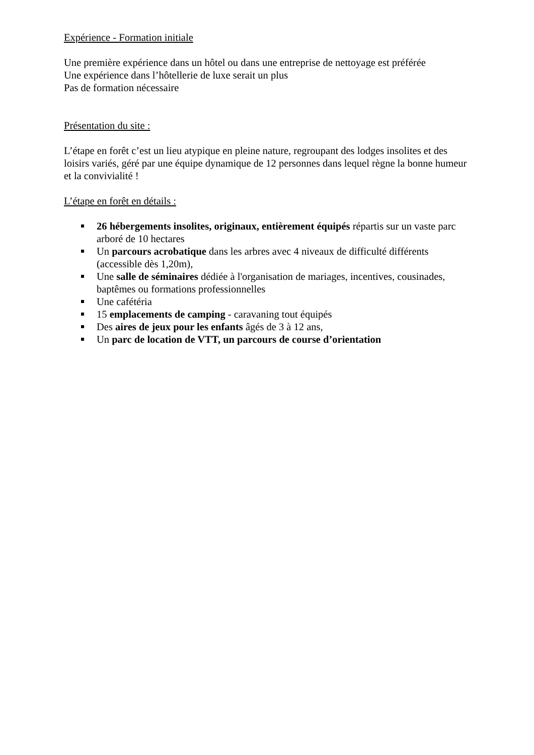Expérience - Formation initiale
Une première expérience dans un hôtel ou dans une entreprise de nettoyage est préférée
Une expérience dans l’hôtellerie de luxe serait un plus
Pas de formation nécessaire
Présentation du site :
L’étape en forêt c’est un lieu atypique en pleine nature, regroupant des lodges insolites et des loisirs variés, géré par une équipe dynamique de 12 personnes dans lequel règne la bonne humeur et la convivialité !
L’étape en forêt en détails :
26 hébergements insolites, originaux, entièrement équipés répartis sur un vaste parc arboré de 10 hectares
Un parcours acrobatique dans les arbres avec 4 niveaux de difficulté différents (accessible dès 1,20m),
Une salle de séminaires dédiée à l'organisation de mariages, incentives, cousinades, baptêmes ou formations professionnelles
Une cafétéria
15 emplacements de camping - caravaning tout équipés
Des aires de jeux pour les enfants âgés de 3 à 12 ans,
Un parc de location de VTT, un parcours de course d’orientation